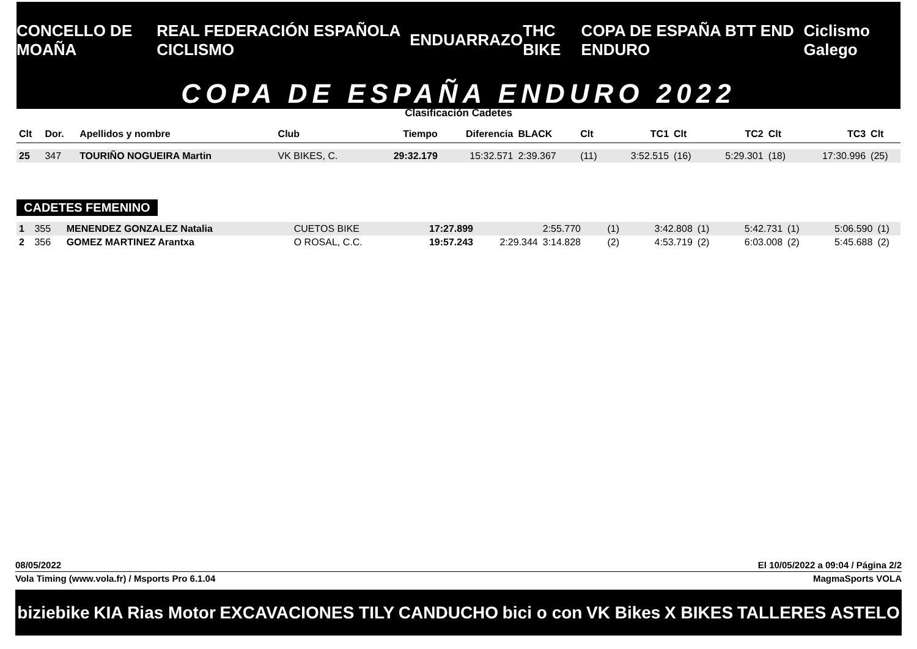CONCELLO DE MOAÑA REAL FEDERACIÓN ESPAÑOLA CICLISMO ENDUARRAZO THC BIKE COPA DE ESPAÑA BTT END ENDURO Ciclismo Galego
COPA DE ESPAÑA ENDURO 2022
Clasificación Cadetes
| Clt | Dor. | Apellidos y nombre | Club | Tiempo | Diferencia | BLACK | Clt | TC1 | Clt | TC2 | Clt | TC3 | Clt |
| --- | --- | --- | --- | --- | --- | --- | --- | --- | --- | --- | --- | --- | --- |
| 25 | 347 | TOURIÑO NOGUEIRA Martin | VK BIKES, C. | 29:32.179 | 15:32.571 | 2:39.367 | (11) | 3:52.515 | (16) | 5:29.301 | (18) | 17:30.996 | (25) |
CADETES FEMENINO
| 1 | 355 | MENENDEZ GONZALEZ Natalia | CUETOS BIKE | 17:27.899 | | 2:55.770 | (1) | 3:42.808 | (1) | 5:42.731 | (1) | 5:06.590 | (1) |
| 2 | 356 | GOMEZ MARTINEZ Arantxa | O ROSAL, C.C. | 19:57.243 | 2:29.344 | 3:14.828 | (2) | 4:53.719 | (2) | 6:03.008 | (2) | 5:45.688 | (2) |
08/05/2022 El 10/05/2022 a 09:04 / Página 2/2
Vola Timing (www.vola.fr) / Msports Pro 6.1.04 MagmaSports VOLA
biziebike KIA Rias Motor EXCAVACIONES TILY CANDUCHO bici o con VK Bikes X BIKES TALLERES ASTELO